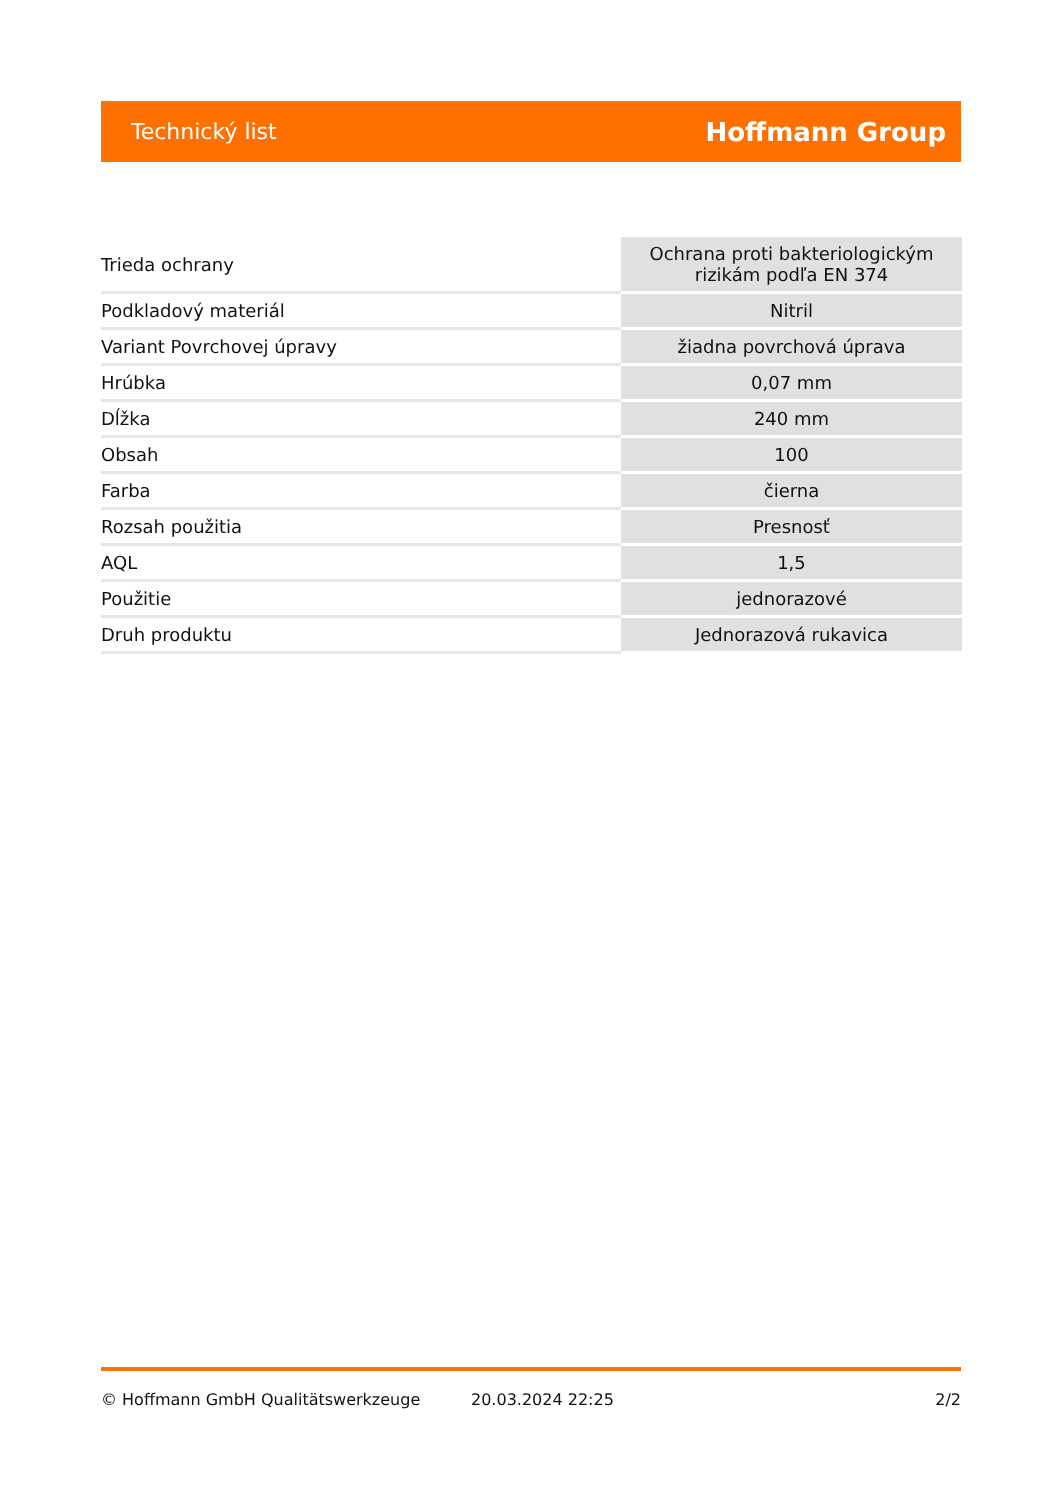Technický list Hoffmann Group
| Trieda ochrany | Ochrana proti bakteriologickým rizikám podľa EN 374 |
| Podkladový materiál | Nitril |
| Variant Povrchovej úpravy | žiadna povrchová úprava |
| Hrúbka | 0,07 mm |
| Dĺžka | 240 mm |
| Obsah | 100 |
| Farba | čierna |
| Rozsah použitia | Presnosť |
| AQL | 1,5 |
| Použitie | jednorazové |
| Druh produktu | Jednorazová rukavica |
© Hoffmann GmbH Qualitätswerkzeuge 20.03.2024 22:25 2/2